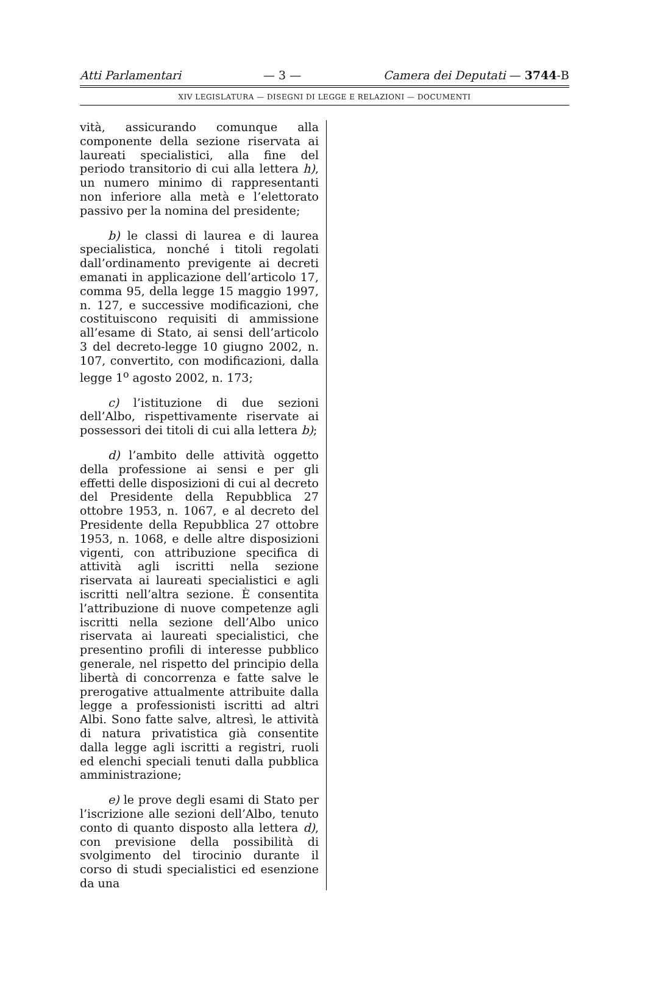Atti Parlamentari — 3 — Camera dei Deputati — 3744-B
XIV LEGISLATURA — DISEGNI DI LEGGE E RELAZIONI — DOCUMENTI
vità, assicurando comunque alla componente della sezione riservata ai laureati specialistici, alla fine del periodo transitorio di cui alla lettera h), un numero minimo di rappresentanti non inferiore alla metà e l’elettorato passivo per la nomina del presidente;
b) le classi di laurea e di laurea specialistica, nonché i titoli regolati dall’ordinamento previgente ai decreti emanati in applicazione dell’articolo 17, comma 95, della legge 15 maggio 1997, n. 127, e successive modificazioni, che costituiscono requisiti di ammissione all’esame di Stato, ai sensi dell’articolo 3 del decreto-legge 10 giugno 2002, n. 107, convertito, con modificazioni, dalla legge 1<sup>o</sup> agosto 2002, n. 173;
c) l’istituzione di due sezioni dell’Albo, rispettivamente riservate ai possessori dei titoli di cui alla lettera b);
d) l’ambito delle attività oggetto della professione ai sensi e per gli effetti delle disposizioni di cui al decreto del Presidente della Repubblica 27 ottobre 1953, n. 1067, e al decreto del Presidente della Repubblica 27 ottobre 1953, n. 1068, e delle altre disposizioni vigenti, con attribuzione specifica di attività agli iscritti nella sezione riservata ai laureati specialistici e agli iscritti nell’altra sezione. È consentita l’attribuzione di nuove competenze agli iscritti nella sezione dell’Albo unico riservata ai laureati specialistici, che presentino profili di interesse pubblico generale, nel rispetto del principio della libertà di concorrenza e fatte salve le prerogative attualmente attribuite dalla legge a professionisti iscritti ad altri Albi. Sono fatte salve, altresì, le attività di natura privatistica già consentite dalla legge agli iscritti a registri, ruoli ed elenchi speciali tenuti dalla pubblica amministrazione;
e) le prove degli esami di Stato per l’iscrizione alle sezioni dell’Albo, tenuto conto di quanto disposto alla lettera d), con previsione della possibilità di svolgimento del tirocinio durante il corso di studi specialistici ed esenzione da una